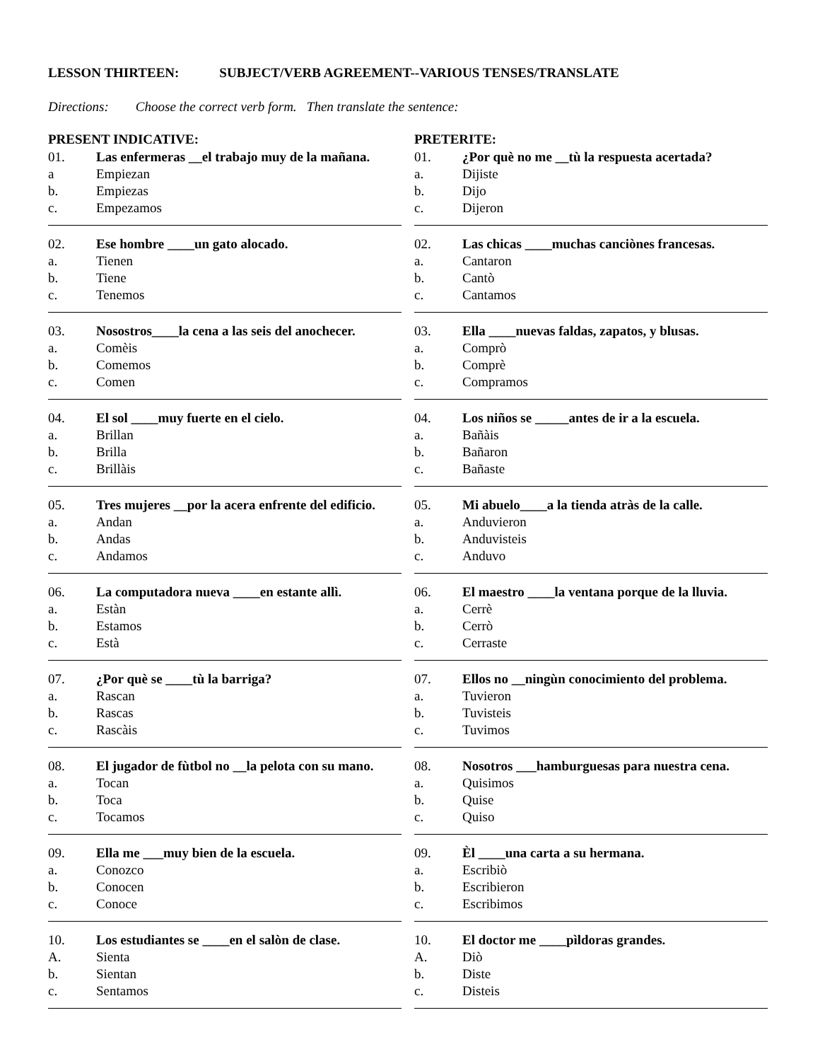LESSON THIRTEEN: SUBJECT/VERB AGREEMENT--VARIOUS TENSES/TRANSLATE
Directions: Choose the correct verb form. Then translate the sentence:
PRESENT INDICATIVE:
01. Las enfermeras __el trabajo muy de la mañana.
a Empiezan
b. Empiezas
c. Empezamos
02. Ese hombre ____un gato alocado.
a. Tienen
b. Tiene
c. Tenemos
03. Nosostros____la cena a las seis del anochecer.
a. Comèis
b. Comemos
c. Comen
04. El sol ____muy fuerte en el cielo.
a. Brillan
b. Brilla
c. Brillàis
05. Tres mujeres __por la acera enfrente del edificio.
a. Andan
b. Andas
c. Andamos
06. La computadora nueva ____en estante allì.
a. Estàn
b. Estamos
c. Està
07. ¿Por què se ____tù la barriga?
a. Rascan
b. Rascas
c. Rascàis
08. El jugador de fùtbol no __la pelota con su mano.
a. Tocan
b. Toca
c. Tocamos
09. Ella me ___muy bien de la escuela.
a. Conozco
b. Conocen
c. Conoce
10. Los estudiantes se ____en el salòn de clase.
A. Sienta
b. Sientan
c. Sentamos
PRETERITE:
01. ¿Por què no me __tù la respuesta acertada?
a. Dijiste
b. Dijo
c. Dijeron
02. Las chicas ____muchas canciònes francesas.
a. Cantaron
b. Cantò
c. Cantamos
03. Ella ____nuevas faldas, zapatos, y blusas.
a. Comprò
b. Comprè
c. Compramos
04. Los niños se _____antes de ir a la escuela.
a. Bañàis
b. Bañaron
c. Bañaste
05. Mi abuelo____a la tienda atràs de la calle.
a. Anduvieron
b. Anduvisteis
c. Anduvo
06. El maestro ____la ventana porque de la lluvia.
a. Cerrè
b. Cerrò
c. Cerraste
07. Ellos no __ningùn conocimiento del problema.
a. Tuvieron
b. Tuvisteis
c. Tuvimos
08. Nosotros ___hamburguesas para nuestra cena.
a. Quisimos
b. Quise
c. Quiso
09. Èl ____una carta a su hermana.
a. Escribiò
b. Escribieron
c. Escribimos
10. El doctor me ____pìldoras grandes.
A. Diò
b. Diste
c. Disteis